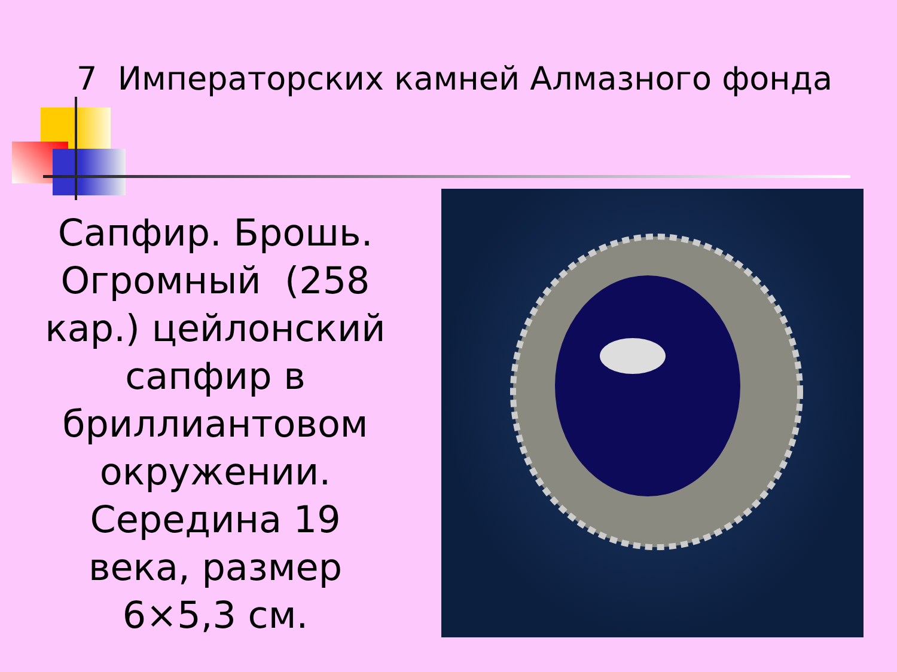7 Императорских камней Алмазного фонда
Сапфир. Брошь. Огромный (258 кар.) цейлонский сапфир в бриллиантовом окружении. Середина 19 века, размер 6×5,3 см.